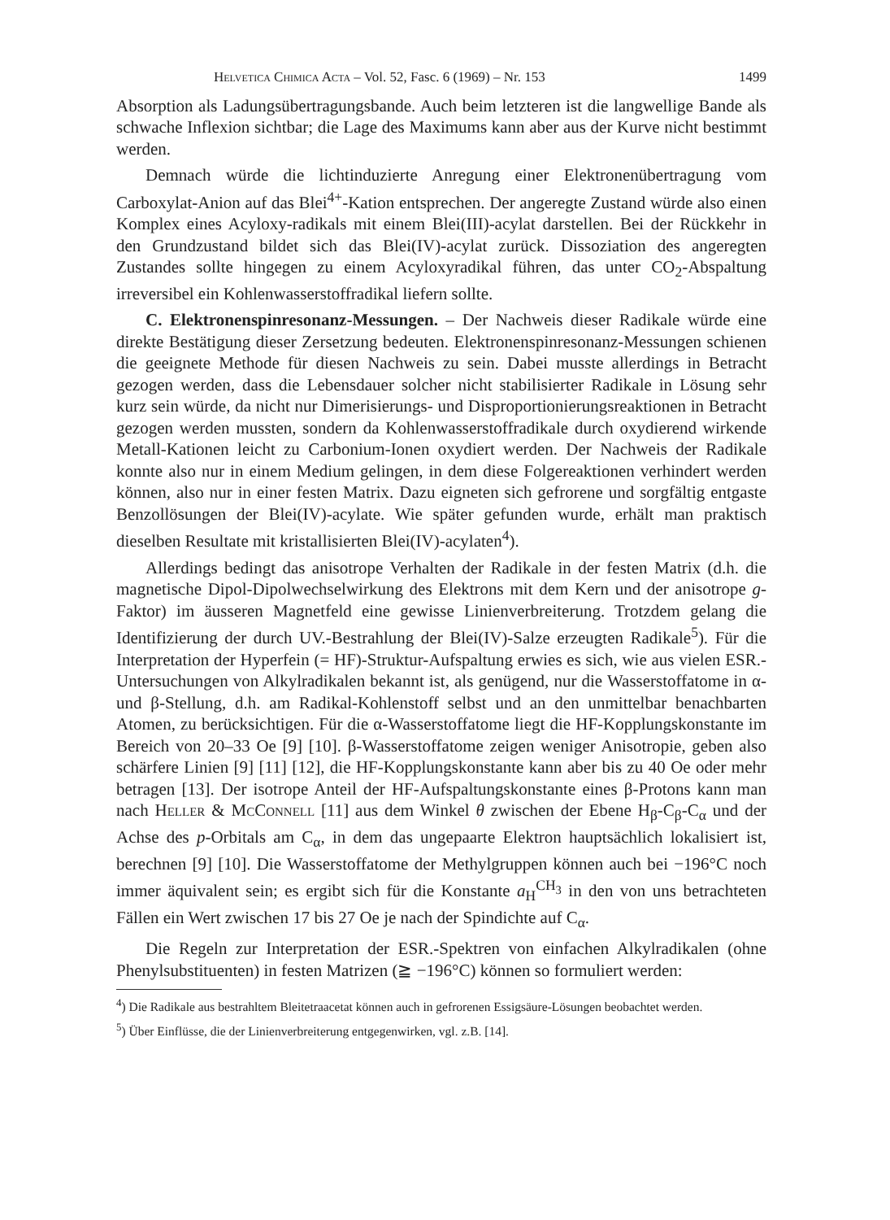Helvetica Chimica Acta – Vol. 52, Fasc. 6 (1969) – Nr. 153 1499
Absorption als Ladungsübertragungsbande. Auch beim letzteren ist die langwellige Bande als schwache Inflexion sichtbar; die Lage des Maximums kann aber aus der Kurve nicht bestimmt werden.
Demnach würde die lichtinduzierte Anregung einer Elektronenübertragung vom Carboxylat-Anion auf das Blei<sup>4+</sup>-Kation entsprechen. Der angeregte Zustand würde also einen Komplex eines Acyloxy-radikals mit einem Blei(III)-acylat darstellen. Bei der Rückkehr in den Grundzustand bildet sich das Blei(IV)-acylat zurück. Dissoziation des angeregten Zustandes sollte hingegen zu einem Acyloxyradikal führen, das unter CO<sub>2</sub>-Abspaltung irreversibel ein Kohlenwasserstoffradikal liefern sollte.
C. Elektronenspinresonanz-Messungen. – Der Nachweis dieser Radikale würde eine direkte Bestätigung dieser Zersetzung bedeuten. Elektronenspinresonanz-Messungen schienen die geeignete Methode für diesen Nachweis zu sein. Dabei musste allerdings in Betracht gezogen werden, dass die Lebensdauer solcher nicht stabilisierter Radikale in Lösung sehr kurz sein würde, da nicht nur Dimerisierungs- und Disproportionierungsreaktionen in Betracht gezogen werden mussten, sondern da Kohlenwasserstoffradikale durch oxydierend wirkende Metall-Kationen leicht zu Carbonium-Ionen oxydiert werden. Der Nachweis der Radikale konnte also nur in einem Medium gelingen, in dem diese Folgereaktionen verhindert werden können, also nur in einer festen Matrix. Dazu eigneten sich gefrorene und sorgfältig entgaste Benzollösungen der Blei(IV)-acylate. Wie später gefunden wurde, erhält man praktisch dieselben Resultate mit kristallisierten Blei(IV)-acylaten<sup>4</sup>).
Allerdings bedingt das anisotrope Verhalten der Radikale in der festen Matrix (d.h. die magnetische Dipol-Dipolwechselwirkung des Elektrons mit dem Kern und der anisotrope g-Faktor) im äusseren Magnetfeld eine gewisse Linienverbreiterung. Trotzdem gelang die Identifizierung der durch UV.-Bestrahlung der Blei(IV)-Salze erzeugten Radikale<sup>5</sup>). Für die Interpretation der Hyperfein (= HF)-Struktur-Aufspaltung erwies es sich, wie aus vielen ESR.-Untersuchungen von Alkylradikalen bekannt ist, als genügend, nur die Wasserstoffatome in α- und β-Stellung, d.h. am Radikal-Kohlenstoff selbst und an den unmittelbar benachbarten Atomen, zu berücksichtigen. Für die α-Wasserstoffatome liegt die HF-Kopplungskonstante im Bereich von 20–33 Oe [9] [10]. β-Wasserstoffatome zeigen weniger Anisotropie, geben also schärfere Linien [9] [11] [12], die HF-Kopplungskonstante kann aber bis zu 40 Oe oder mehr betragen [13]. Der isotrope Anteil der HF-Aufspaltungskonstante eines β-Protons kann man nach Heller & McConnell [11] aus dem Winkel θ zwischen der Ebene H<sub>β</sub>-C<sub>β</sub>-C<sub>α</sub> und der Achse des p-Orbitals am C<sub>α</sub>, in dem das ungepaarte Elektron hauptsächlich lokalisiert ist, berechnen [9] [10]. Die Wasserstoffatome der Methylgruppen können auch bei −196°C noch immer äquivalent sein; es ergibt sich für die Konstante a<sub>H</sub><sup>CH<sub>3</sub></sup> in den von uns betrachteten Fällen ein Wert zwischen 17 bis 27 Oe je nach der Spindichte auf C<sub>α</sub>.
Die Regeln zur Interpretation der ESR.-Spektren von einfachen Alkylradikalen (ohne Phenylsubstituenten) in festen Matrizen (≧ −196°C) können so formuliert werden:
<sup>4</sup>) Die Radikale aus bestrahltem Bleitetraacetat können auch in gefrorenen Essigsäure-Lösungen beobachtet werden.
<sup>5</sup>) Über Einflüsse, die der Linienverbreiterung entgegenwirken, vgl. z.B. [14].